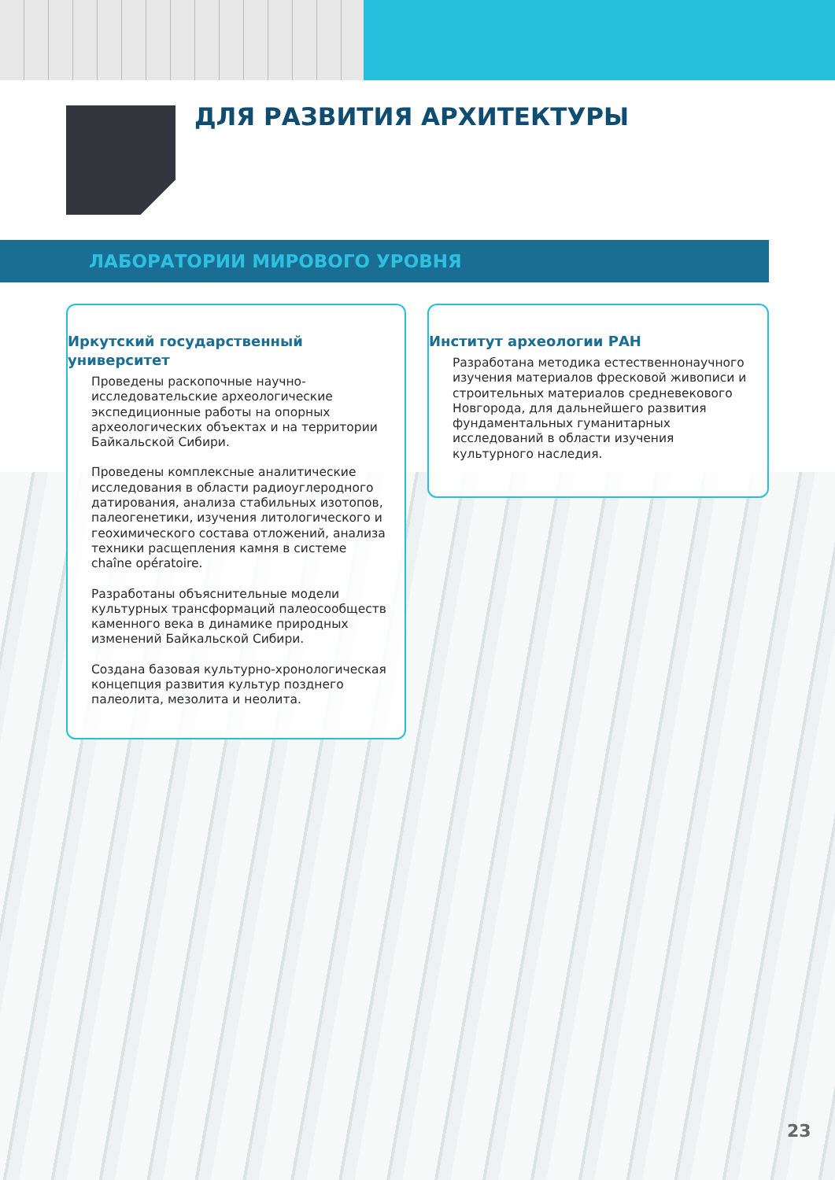ДЛЯ РАЗВИТИЯ АРХИТЕКТУРЫ
ЛАБОРАТОРИИ МИРОВОГО УРОВНЯ
Иркутский государственный
университет
Проведены раскопочные научно-исследовательские археологические экспедиционные работы на опорных археологических объектах и на территории Байкальской Сибири.
Проведены комплексные аналитические исследования в области радиоуглеродного датирования, анализа стабильных изотопов, палеогенетики, изучения литологического и геохимического состава отложений, анализа техники расщепления камня в системе chaîne opératoire.
Разработаны объяснительные модели культурных трансформаций палеосообществ каменного века в динамике природных изменений Байкальской Сибири.
Создана базовая культурно-хронологическая концепция развития культур позднего палеолита, мезолита и неолита.
Институт археологии РАН
Разработана методика естественнонаучного изучения материалов фресковой живописи и строительных материалов средневекового Новгорода, для дальнейшего развития фундаментальных гуманитарных исследований в области изучения культурного наследия.
23